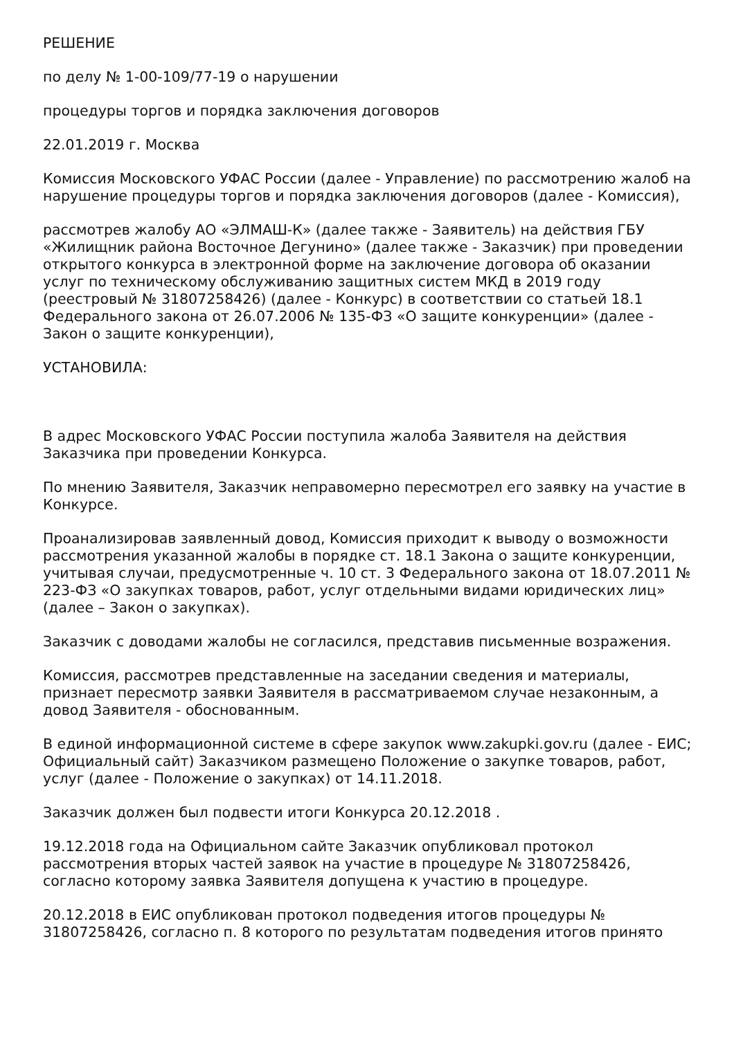РЕШЕНИЕ
по делу № 1-00-109/77-19 о нарушении
процедуры торгов и порядка заключения договоров
22.01.2019 г. Москва
Комиссия Московского УФАС России (далее - Управление) по рассмотрению жалоб на нарушение процедуры торгов и порядка заключения договоров (далее - Комиссия),
рассмотрев жалобу АО «ЭЛМАШ-К» (далее также - Заявитель) на действия ГБУ «Жилищник района Восточное Дегунино» (далее также - Заказчик) при проведении открытого конкурса в электронной форме на заключение договора об оказании услуг по техническому обслуживанию защитных систем МКД в 2019 году (реестровый № 31807258426) (далее - Конкурс) в соответствии со статьей 18.1 Федерального закона от 26.07.2006 № 135-ФЗ «О защите конкуренции» (далее - Закон о защите конкуренции),
УСТАНОВИЛА:
В адрес Московского УФАС России поступила жалоба Заявителя на действия Заказчика при проведении Конкурса.
По мнению Заявителя, Заказчик неправомерно пересмотрел его заявку на участие в Конкурсе.
Проанализировав заявленный довод, Комиссия приходит к выводу о возможности рассмотрения указанной жалобы в порядке ст. 18.1 Закона о защите конкуренции, учитывая случаи, предусмотренные ч. 10 ст. 3 Федерального закона от 18.07.2011 № 223-ФЗ «О закупках товаров, работ, услуг отдельными видами юридических лиц» (далее – Закон о закупках).
Заказчик с доводами жалобы не согласился, представив письменные возражения.
Комиссия, рассмотрев представленные на заседании сведения и материалы, признает пересмотр заявки Заявителя в рассматриваемом случае незаконным, а довод Заявителя - обоснованным.
В единой информационной системе в сфере закупок www.zakupki.gov.ru (далее - ЕИС; Официальный сайт) Заказчиком размещено Положение о закупке товаров, работ, услуг (далее - Положение о закупках) от 14.11.2018.
Заказчик должен был подвести итоги Конкурса 20.12.2018 .
19.12.2018 года на Официальном сайте Заказчик опубликовал протокол рассмотрения вторых частей заявок на участие в процедуре № 31807258426, согласно которому заявка Заявителя допущена к участию в процедуре.
20.12.2018 в ЕИС опубликован протокол подведения итогов процедуры № 31807258426, согласно п. 8 которого по результатам подведения итогов принято